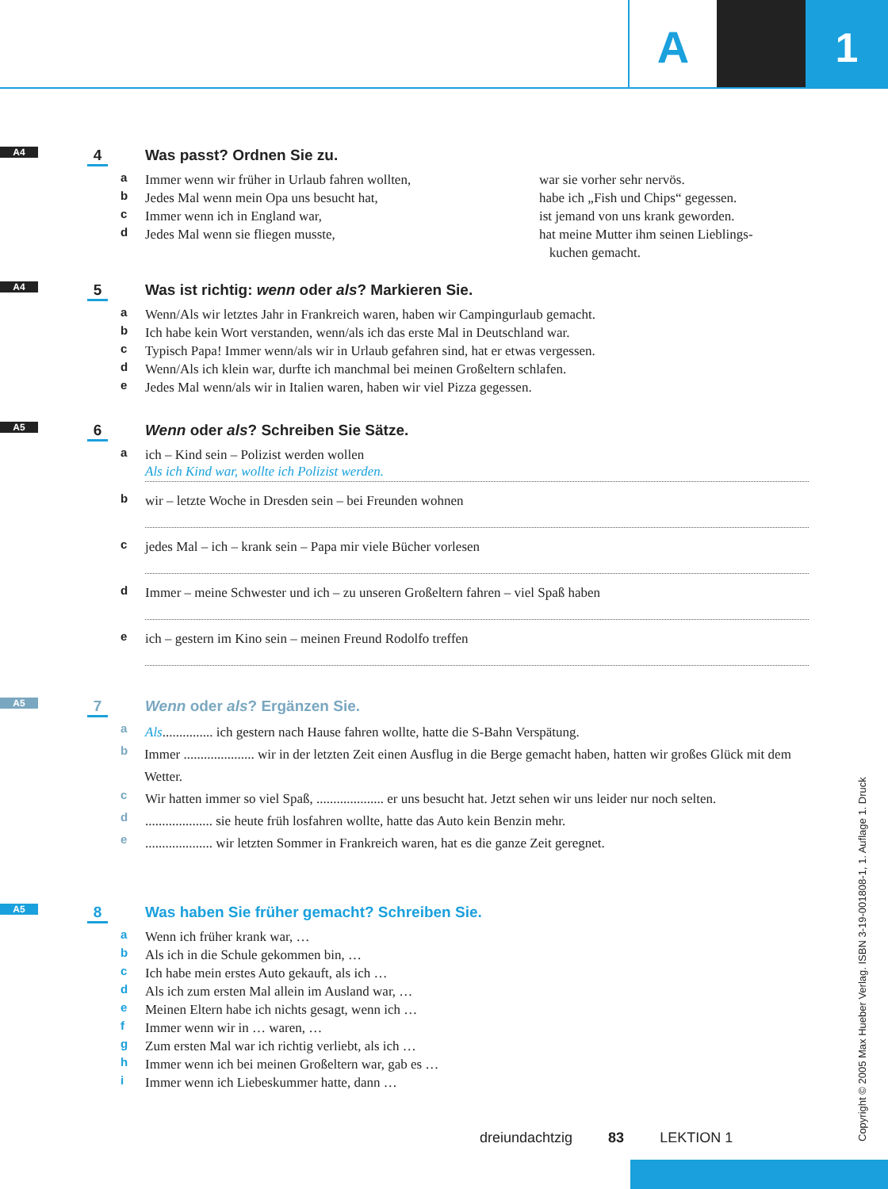A 1
A4 4
Was passt? Ordnen Sie zu.
a Immer wenn wir früher in Urlaub fahren wollten,
b Jedes Mal wenn mein Opa uns besucht hat,
c Immer wenn ich in England war,
d Jedes Mal wenn sie fliegen musste,
war sie vorher sehr nervös.
habe ich „Fish und Chips“ gegessen.
ist jemand von uns krank geworden.
hat meine Mutter ihm seinen Lieblings-
kuchen gemacht.
A4 5
Was ist richtig: wenn oder als? Markieren Sie.
a Wenn/Als wir letztes Jahr in Frankreich waren, haben wir Campingurlaub gemacht.
b Ich habe kein Wort verstanden, wenn/als ich das erste Mal in Deutschland war.
c Typisch Papa! Immer wenn/als wir in Urlaub gefahren sind, hat er etwas vergessen.
d Wenn/Als ich klein war, durfte ich manchmal bei meinen Großeltern schlafen.
e Jedes Mal wenn/als wir in Italien waren, haben wir viel Pizza gegessen.
A5 6
Wenn oder als? Schreiben Sie Sätze.
a ich – Kind sein – Polizist werden wollen
Als ich Kind war, wollte ich Polizist werden.
b wir – letzte Woche in Dresden sein – bei Freunden wohnen
c jedes Mal – ich – krank sein – Papa mir viele Bücher vorlesen
d Immer – meine Schwester und ich – zu unseren Großeltern fahren – viel Spaß haben
e ich – gestern im Kino sein – meinen Freund Rodolfo treffen
A5 7
Wenn oder als? Ergänzen Sie.
a Als............... ich gestern nach Hause fahren wollte, hatte die S-Bahn Verspätung.
b Immer ..................... wir in der letzten Zeit einen Ausflug in die Berge gemacht haben, hatten wir großes Glück mit dem Wetter.
c Wir hatten immer so viel Spaß, .................... er uns besucht hat. Jetzt sehen wir uns leider nur noch selten.
d.................... sie heute früh losfahren wollte, hatte das Auto kein Benzin mehr.
e.................... wir letzten Sommer in Frankreich waren, hat es die ganze Zeit geregnet.
A5 8
Was haben Sie früher gemacht? Schreiben Sie.
a Wenn ich früher krank war, …
b Als ich in die Schule gekommen bin, …
c Ich habe mein erstes Auto gekauft, als ich …
d Als ich zum ersten Mal allein im Ausland war, …
e Meinen Eltern habe ich nichts gesagt, wenn ich …
f Immer wenn wir in … waren, …
g Zum ersten Mal war ich richtig verliebt, als ich …
h Immer wenn ich bei meinen Großeltern war, gab es …
i Immer wenn ich Liebeskummer hatte, dann …
dreiundachtzig 83 LEKTION 1
Copyright © 2005 Max Hueber Verlag. ISBN 3-19-001808-1, 1. Auflage 1. Druck